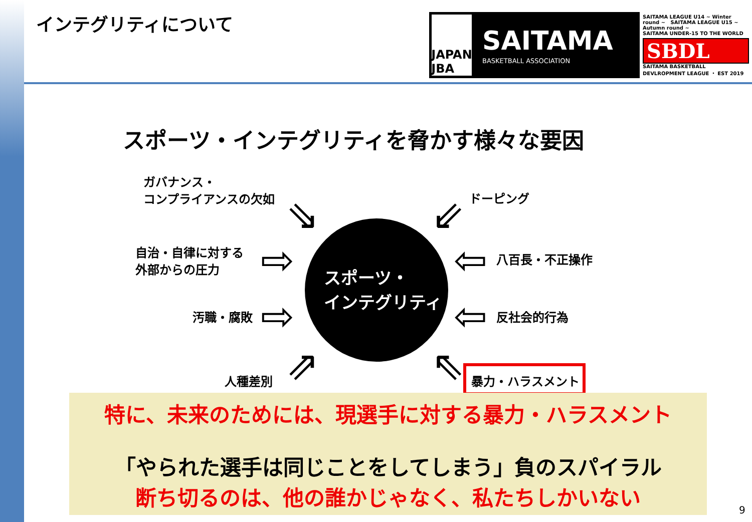インテグリティについて
JAPAN
JBA
SAITAMA
BASKETBALL ASSOCIATION
SAITAMA LEAGUE U14 ~ Winter round ~ SAITAMA LEAGUE U15 ~ Autumn round ~
SAITAMA UNDER-15 TO THE WORLD
SBDL
SAITAMA BASKETBALL DEVLROPMENT LEAGUE ・ EST 2019
スポーツ・インテグリティを脅かす様々な要因
ガバナンス・
コンプライアンスの欠如
ドーピング
自治・自律に対する
外部からの圧力
八百長・不正操作
汚職・腐敗 反社会的行為
人種差別 暴力・ハラスメント
⇘ ⇙
⇨ ⇦
⇨ ⇦
⇗ ⇖
スポーツ・
インテグリティ
特に、未来のためには、現選手に対する暴力・ハラスメント
「やられた選手は同じことをしてしまう」負のスパイラル
断ち切るのは、他の誰かじゃなく、私たちしかいない
9